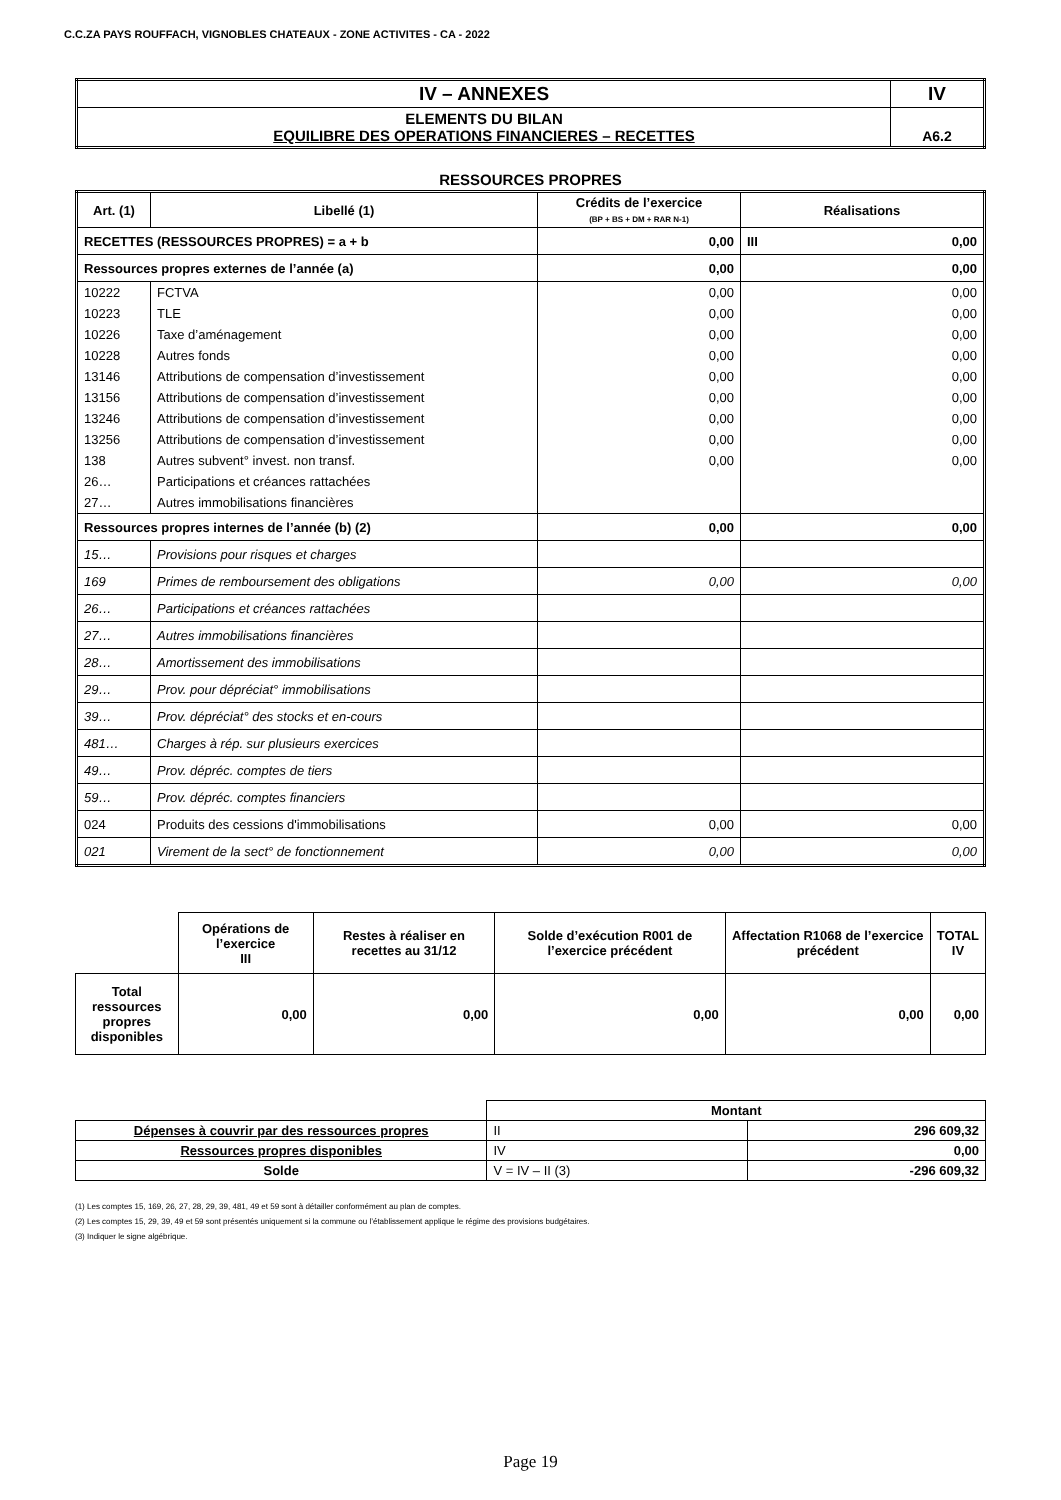C.C.ZA PAYS ROUFFACH, VIGNOBLES CHATEAUX - ZONE ACTIVITES - CA - 2022
| IV – ANNEXES | IV |
| ELEMENTS DU BILAN EQUILIBRE DES OPERATIONS FINANCIERES – RECETTES | A6.2 |
RESSOURCES PROPRES
| Art. (1) | Libellé (1) | Crédits de l’exercice (BP + BS + DM + RAR N-1) | Réalisations |
| --- | --- | --- | --- |
| RECETTES (RESSOURCES PROPRES) = a + b | | 0,00 | III 0,00 |
| Ressources propres externes de l’année (a) | | 0,00 | 0,00 |
| 10222 | FCTVA | 0,00 | 0,00 |
| 10223 | TLE | 0,00 | 0,00 |
| 10226 | Taxe d’aménagement | 0,00 | 0,00 |
| 10228 | Autres fonds | 0,00 | 0,00 |
| 13146 | Attributions de compensation d’investissement | 0,00 | 0,00 |
| 13156 | Attributions de compensation d’investissement | 0,00 | 0,00 |
| 13246 | Attributions de compensation d’investissement | 0,00 | 0,00 |
| 13256 | Attributions de compensation d’investissement | 0,00 | 0,00 |
| 138 | Autres subvent° invest. non transf. | 0,00 | 0,00 |
| 26… | Participations et créances rattachées | | |
| 27… | Autres immobilisations financières | | |
| Ressources propres internes de l’année (b) (2) | | 0,00 | 0,00 |
| 15… | Provisions pour risques et charges | | |
| 169 | Primes de remboursement des obligations | 0,00 | 0,00 |
| 26… | Participations et créances rattachées | | |
| 27… | Autres immobilisations financières | | |
| 28… | Amortissement des immobilisations | | |
| 29… | Prov. pour dépréciat° immobilisations | | |
| 39… | Prov. dépréciat° des stocks et en-cours | | |
| 481… | Charges à rép. sur plusieurs exercices | | |
| 49… | Prov. dépréc. comptes de tiers | | |
| 59… | Prov. dépréc. comptes financiers | | |
| 024 | Produits des cessions d'immobilisations | 0,00 | 0,00 |
| 021 | Virement de la sect° de fonctionnement | 0,00 | 0,00 |
| | Opérations de l’exercice III | Restes à réaliser en recettes au 31/12 | Solde d’exécution R001 de l’exercice précédent | Affectation R1068 de l’exercice précédent | TOTAL IV |
| Total ressources propres disponibles | 0,00 | 0,00 | 0,00 | 0,00 | 0,00 |
| | Montant | |
| Dépenses à couvrir par des ressources propres | II | 296 609,32 |
| Ressources propres disponibles | IV | 0,00 |
| Solde | V = IV – II (3) | -296 609,32 |
(1) Les comptes 15, 169, 26, 27, 28, 29, 39, 481, 49 et 59 sont à détailler conformément au plan de comptes.
(2) Les comptes 15, 29, 39, 49 et 59 sont présentés uniquement si la commune ou l’établissement applique le régime des provisions budgétaires.
(3) Indiquer le signe algébrique.
Page 19